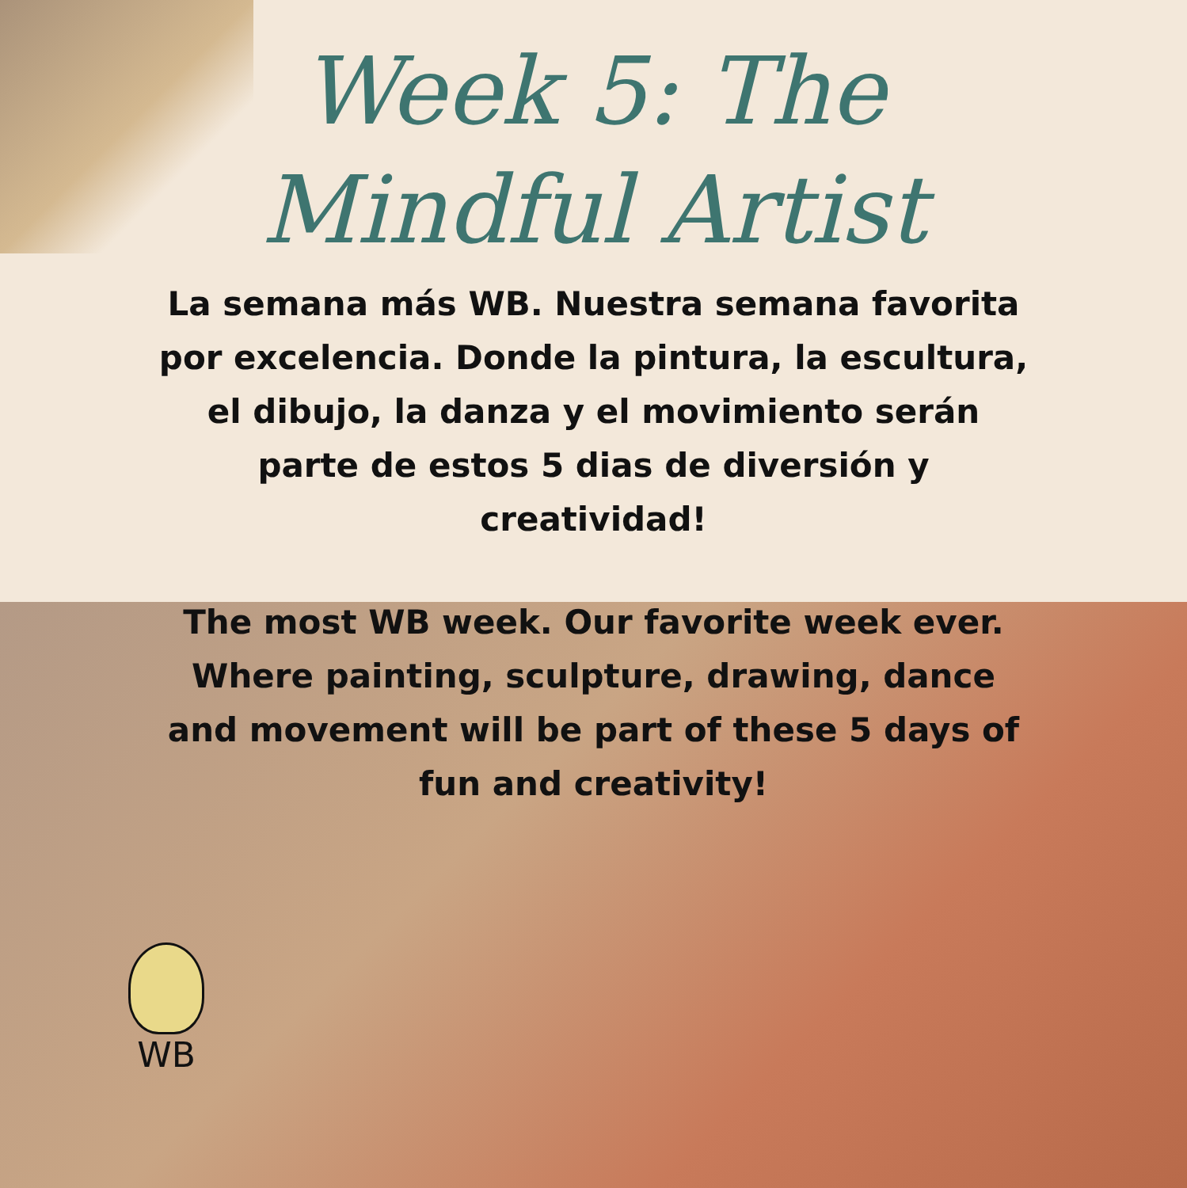Week 5: The
Mindful Artist
La semana más WB. Nuestra semana favorita por excelencia. Donde la pintura, la escultura, el dibujo, la danza y el movimiento serán parte de estos 5 dias de diversión y creatividad!
The most WB week. Our favorite week ever. Where painting, sculpture, drawing, dance and movement will be part of these 5 days of fun and creativity!
WB